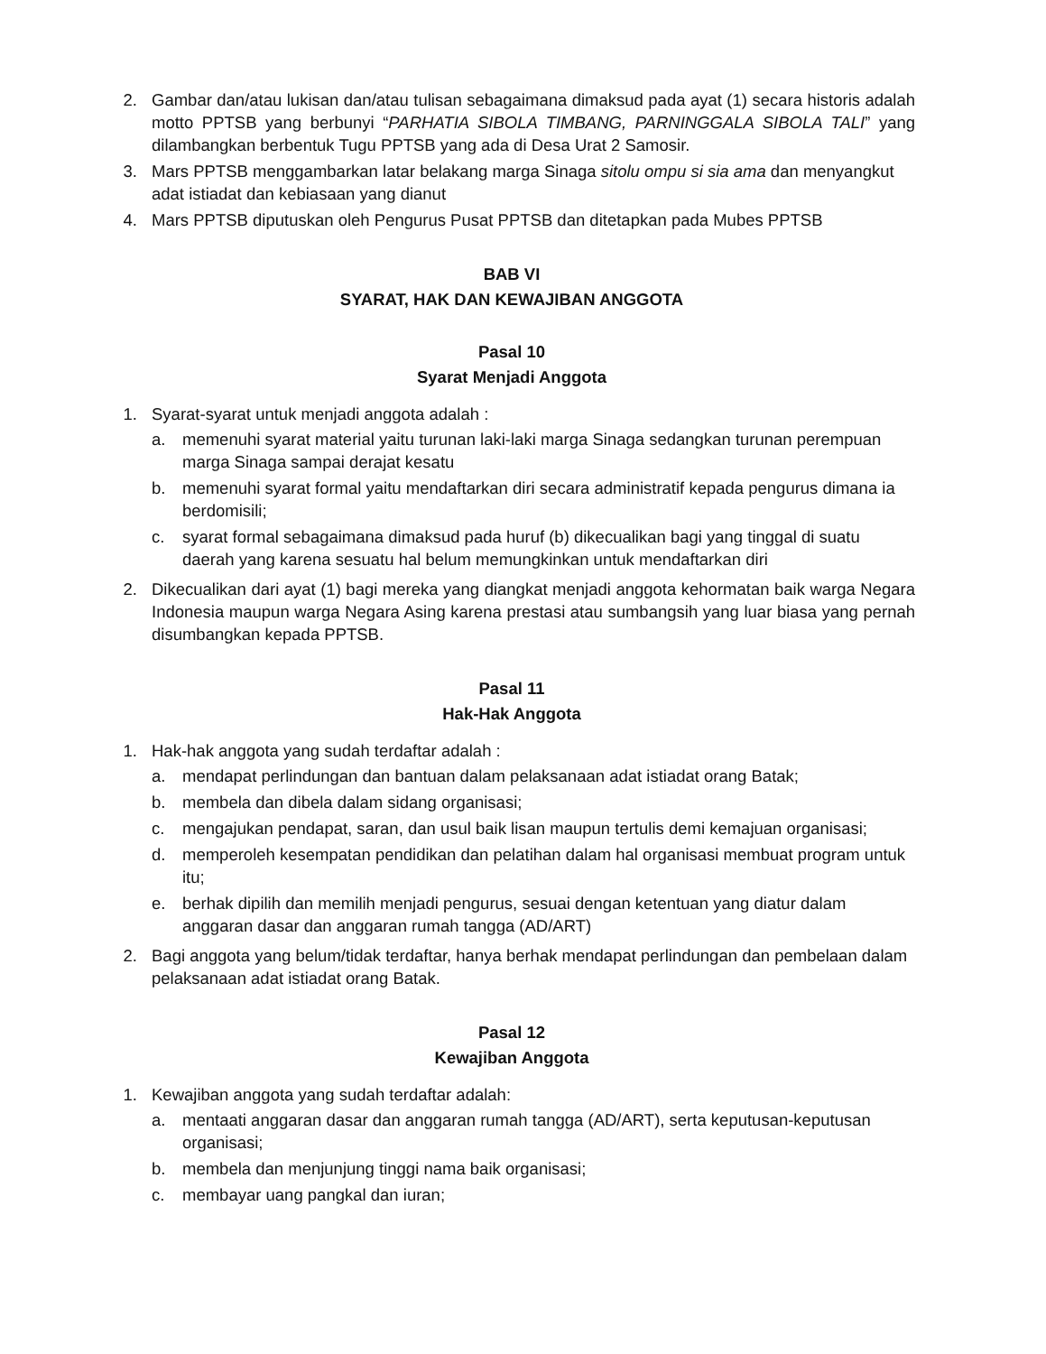2. Gambar dan/atau lukisan dan/atau tulisan sebagaimana dimaksud pada ayat (1) secara historis adalah motto PPTSB yang berbunyi “PARHATIA SIBOLA TIMBANG, PARNINGGALA SIBOLA TALI” yang dilambangkan berbentuk Tugu PPTSB yang ada di Desa Urat 2 Samosir.
3. Mars PPTSB menggambarkan latar belakang marga Sinaga sitolu ompu si sia ama dan menyangkut adat istiadat dan kebiasaan yang dianut
4. Mars PPTSB diputuskan oleh Pengurus Pusat PPTSB dan ditetapkan pada Mubes PPTSB
BAB VI
SYARAT, HAK DAN KEWAJIBAN ANGGOTA
Pasal 10
Syarat Menjadi Anggota
1. Syarat-syarat untuk menjadi anggota adalah :
a. memenuhi syarat material yaitu turunan laki-laki marga Sinaga sedangkan turunan perempuan marga Sinaga sampai derajat kesatu
b. memenuhi syarat formal yaitu mendaftarkan diri secara administratif kepada pengurus dimana ia berdomisili;
c. syarat formal sebagaimana dimaksud pada huruf (b) dikecualikan bagi yang tinggal di suatu daerah yang karena sesuatu hal belum memungkinkan untuk mendaftarkan diri
2. Dikecualikan dari ayat (1) bagi mereka yang diangkat menjadi anggota kehormatan baik warga Negara Indonesia maupun warga Negara Asing karena prestasi atau sumbangsih yang luar biasa yang pernah disumbangkan kepada PPTSB.
Pasal 11
Hak-Hak Anggota
1. Hak-hak anggota yang sudah terdaftar adalah :
a. mendapat perlindungan dan bantuan dalam pelaksanaan adat istiadat orang Batak;
b. membela dan dibela dalam sidang organisasi;
c. mengajukan pendapat, saran, dan usul baik lisan maupun tertulis demi kemajuan organisasi;
d. memperoleh kesempatan pendidikan dan pelatihan dalam hal organisasi membuat program untuk itu;
e. berhak dipilih dan memilih menjadi pengurus, sesuai dengan ketentuan yang diatur dalam anggaran dasar dan anggaran rumah tangga (AD/ART)
2. Bagi anggota yang belum/tidak terdaftar, hanya berhak mendapat perlindungan dan pembelaan dalam pelaksanaan adat istiadat orang Batak.
Pasal 12
Kewajiban Anggota
1. Kewajiban anggota yang sudah terdaftar adalah:
a. mentaati anggaran dasar dan anggaran rumah tangga (AD/ART), serta keputusan-keputusan organisasi;
b. membela dan menjunjung tinggi nama baik organisasi;
c. membayar uang pangkal dan iuran;